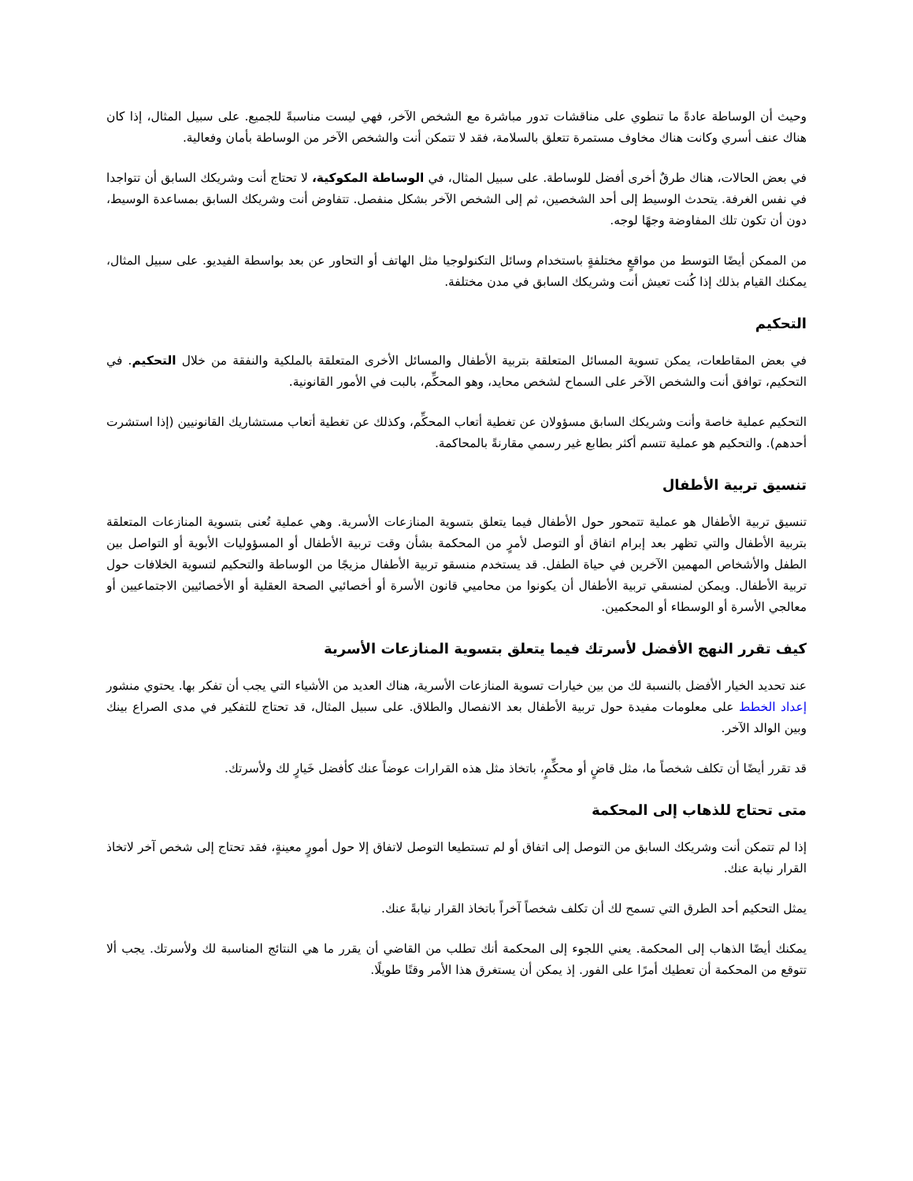وحيث أن الوساطة عادةً ما تنطوي على مناقشات تدور مباشرة مع الشخص الآخر، فهي ليست مناسبةً للجميع. على سبيل المثال، إذا كان هناك عنف أسري وكانت هناك مخاوف مستمرة تتعلق بالسلامة، فقد لا تتمكن أنت والشخص الآخر من الوساطة بأمان وفعالية.
في بعض الحالات، هناك طرقٌ أخرى أفضل للوساطة. على سبيل المثال، في الوساطة المكوكية، لا تحتاج أنت وشريكك السابق أن تتواجدا في نفس الغرفة. يتحدث الوسيط إلى أحد الشخصين، ثم إلى الشخص الآخر بشكل منفصل. تتفاوض أنت وشريكك السابق بمساعدة الوسيط، دون أن تكون تلك المفاوضة وجهًا لوجه.
من الممكن أيضًا التوسط من مواقعٍ مختلفةٍ باستخدام وسائل التكنولوجيا مثل الهاتف أو التحاور عن بعد بواسطة الفيديو. على سبيل المثال، يمكنك القيام بذلك إذا كُنت تعيش أنت وشريكك السابق في مدن مختلفة.
التحكيم
في بعض المقاطعات، يمكن تسوية المسائل المتعلقة بتربية الأطفال والمسائل الأخرى المتعلقة بالملكية والنفقة من خلال التحكيم. في التحكيم، توافق أنت والشخص الآخر على السماح لشخص محايد، وهو المحكِّم، بالبت في الأمور القانونية.
التحكيم عملية خاصة وأنت وشريكك السابق مسؤولان عن تغطية أتعاب المحكِّم، وكذلك عن تغطية أتعاب مستشاريك القانونيين (إذا استشرت أحدهم). والتحكيم هو عملية تتسم أكثر بطابع غير رسمي مقارنةً بالمحاكمة.
تنسيق تربية الأطفال
تنسيق تربية الأطفال هو عملية تتمحور حول الأطفال فيما يتعلق بتسوية المنازعات الأسرية. وهي عملية تُعنى بتسوية المنازعات المتعلقة بتربية الأطفال والتي تظهر بعد إبرام اتفاق أو التوصل لأمرٍ من المحكمة بشأن وقت تربية الأطفال أو المسؤوليات الأبوية أو التواصل بين الطفل والأشخاص المهمين الآخرين في حياة الطفل. قد يستخدم منسقو تربية الأطفال مزيجًا من الوساطة والتحكيم لتسوية الخلافات حول تربية الأطفال. ويمكن لمنسقي تربية الأطفال أن يكونوا من محاميي قانون الأسرة أو أخصائيي الصحة العقلية أو الأخصائيين الاجتماعيين أو معالجي الأسرة أو الوسطاء أو المحكمين.
كيف تقرر النهج الأفضل لأسرتك فيما يتعلق بتسوية المنازعات الأسرية
عند تحديد الخيار الأفضل بالنسبة لك من بين خيارات تسوية المنازعات الأسرية، هناك العديد من الأشياء التي يجب أن تفكر بها. يحتوي منشور إعداد الخطط على معلومات مفيدة حول تربية الأطفال بعد الانفصال والطلاق. على سبيل المثال، قد تحتاج للتفكير في مدى الصراع بينك وبين الوالد الآخر.
قد تقرر أيضًا أن تكلف شخصاً ما، مثل قاضٍ أو محكِّمٍ، باتخاذ مثل هذه القرارات عوضاً عنك كأفضل خَيارٍ لك ولأسرتك.
متى تحتاج للذهاب إلى المحكمة
إذا لم تتمكن أنت وشريكك السابق من التوصل إلى اتفاق أو لم تستطيعا التوصل لاتفاق إلا حول أمورٍ معينةٍ، فقد تحتاج إلى شخص آخر لاتخاذ القرار نيابة عنك.
يمثل التحكيم أحد الطرق التي تسمح لك أن تكلف شخصاً آخراً باتخاذ القرار نيابةً عنك.
يمكنك أيضًا الذهاب إلى المحكمة. يعني اللجوء إلى المحكمة أنك تطلب من القاضي أن يقرر ما هي النتائج المناسبة لك ولأسرتك. يجب ألا تتوقع من المحكمة أن تعطيك أمرًا على الفور. إذ يمكن أن يستغرق هذا الأمر وقتًا طويلًا.